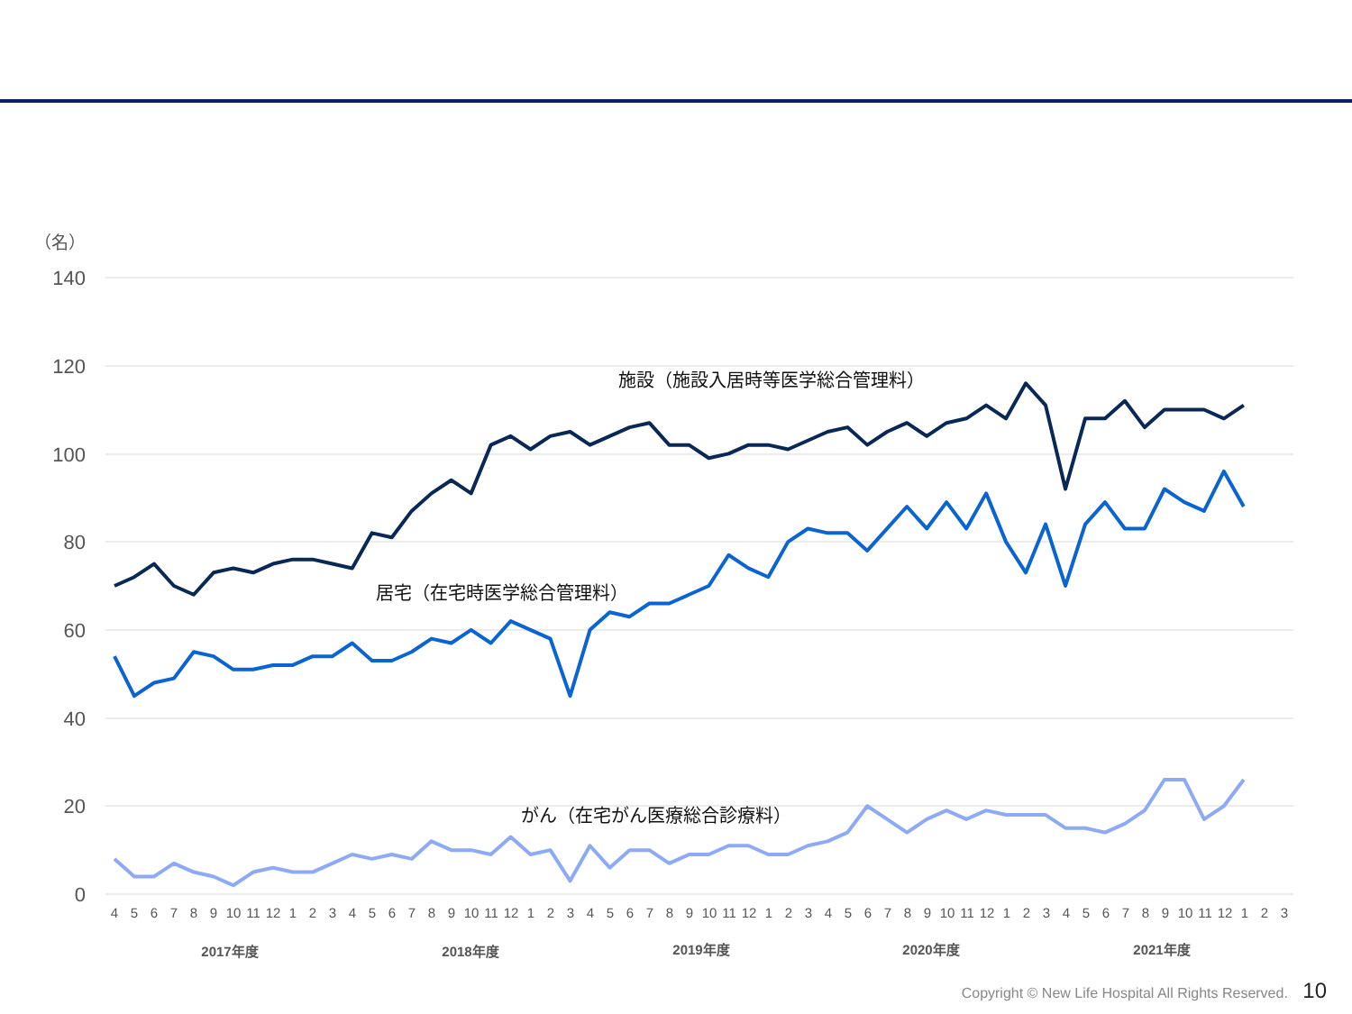（名）
140
120
100
80
60
40
20
0
施設（施設入居時等医学総合管理料）
居宅（在宅時医学総合管理料）
がん（在宅がん医療総合診療料）
4
5
6
7
8
9
10
11
12
1
2
3
4
5
6
7
8
9
10
11
12
1
2
3
4
5
6
7
8
9
10
11
12
1
2
3
4
5
6
7
8
9
10
11
12
1
2
3
4
5
6
7
8
9
10
11
12
1
2
3
2017年度
2018年度
2019年度
2020年度
2021年度
Copyright © New Life Hospital All Rights Reserved. 10